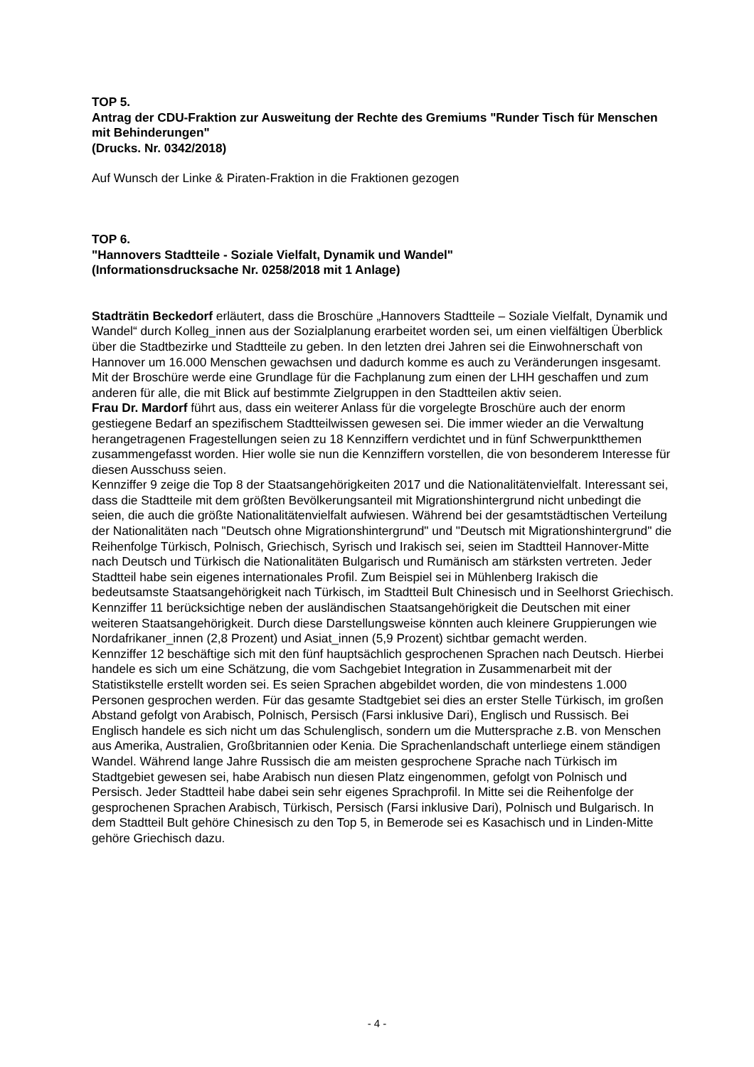TOP 5.
Antrag der CDU-Fraktion zur Ausweitung der Rechte des Gremiums "Runder Tisch für Menschen mit Behinderungen"
(Drucks. Nr. 0342/2018)
Auf Wunsch der Linke & Piraten-Fraktion in die Fraktionen gezogen
TOP 6.
"Hannovers Stadtteile - Soziale Vielfalt, Dynamik und Wandel"
(Informationsdrucksache Nr. 0258/2018 mit 1 Anlage)
Stadträtin Beckedorf erläutert, dass die Broschüre „Hannovers Stadtteile – Soziale Vielfalt, Dynamik und Wandel“ durch Kolleg_innen aus der Sozialplanung erarbeitet worden sei, um einen vielfältigen Überblick über die Stadtbezirke und Stadtteile zu geben. In den letzten drei Jahren sei die Einwohnerschaft von Hannover um 16.000 Menschen gewachsen und dadurch komme es auch zu Veränderungen insgesamt. Mit der Broschüre werde eine Grundlage für die Fachplanung zum einen der LHH geschaffen und zum anderen für alle, die mit Blick auf bestimmte Zielgruppen in den Stadtteilen aktiv seien.
Frau Dr. Mardorf führt aus, dass ein weiterer Anlass für die vorgelegte Broschüre auch der enorm gestiegene Bedarf an spezifischem Stadtteilwissen gewesen sei. Die immer wieder an die Verwaltung herangetragenen Fragestellungen seien zu 18 Kennziffern verdichtet und in fünf Schwerpunktthemen zusammengefasst worden. Hier wolle sie nun die Kennziffern vorstellen, die von besonderem Interesse für diesen Ausschuss seien.
Kennziffer 9 zeige die Top 8 der Staatsangehörigkeiten 2017 und die Nationalitätenvielfalt. Interessant sei, dass die Stadtteile mit dem größten Bevölkerungsanteil mit Migrationshintergrund nicht unbedingt die seien, die auch die größte Nationalitätenvielfalt aufwiesen. Während bei der gesamtstädtischen Verteilung der Nationalitäten nach "Deutsch ohne Migrationshintergrund" und "Deutsch mit Migrationshintergrund" die Reihenfolge Türkisch, Polnisch, Griechisch, Syrisch und Irakisch sei, seien im Stadtteil Hannover-Mitte nach Deutsch und Türkisch die Nationalitäten Bulgarisch und Rumänisch am stärksten vertreten. Jeder Stadtteil habe sein eigenes internationales Profil. Zum Beispiel sei in Mühlenberg Irakisch die bedeutsamste Staatsangehörigkeit nach Türkisch, im Stadtteil Bult Chinesisch und in Seelhorst Griechisch.
Kennziffer 11 berücksichtige neben der ausländischen Staatsangehörigkeit die Deutschen mit einer weiteren Staatsangehörigkeit. Durch diese Darstellungsweise könnten auch kleinere Gruppierungen wie Nordafrikaner_innen (2,8 Prozent) und Asiat_innen (5,9 Prozent) sichtbar gemacht werden.
Kennziffer 12 beschäftige sich mit den fünf hauptsächlich gesprochenen Sprachen nach Deutsch. Hierbei handele es sich um eine Schätzung, die vom Sachgebiet Integration in Zusammenarbeit mit der Statistikstelle erstellt worden sei. Es seien Sprachen abgebildet worden, die von mindestens 1.000 Personen gesprochen werden. Für das gesamte Stadtgebiet sei dies an erster Stelle Türkisch, im großen Abstand gefolgt von Arabisch, Polnisch, Persisch (Farsi inklusive Dari), Englisch und Russisch. Bei Englisch handele es sich nicht um das Schulenglisch, sondern um die Muttersprache z.B. von Menschen aus Amerika, Australien, Großbritannien oder Kenia. Die Sprachenlandschaft unterliege einem ständigen Wandel. Während lange Jahre Russisch die am meisten gesprochene Sprache nach Türkisch im Stadtgebiet gewesen sei, habe Arabisch nun diesen Platz eingenommen, gefolgt von Polnisch und Persisch. Jeder Stadtteil habe dabei sein sehr eigenes Sprachprofil. In Mitte sei die Reihenfolge der gesprochenen Sprachen Arabisch, Türkisch, Persisch (Farsi inklusive Dari), Polnisch und Bulgarisch. In dem Stadtteil Bult gehöre Chinesisch zu den Top 5, in Bemerode sei es Kasachisch und in Linden-Mitte gehöre Griechisch dazu.
- 4 -